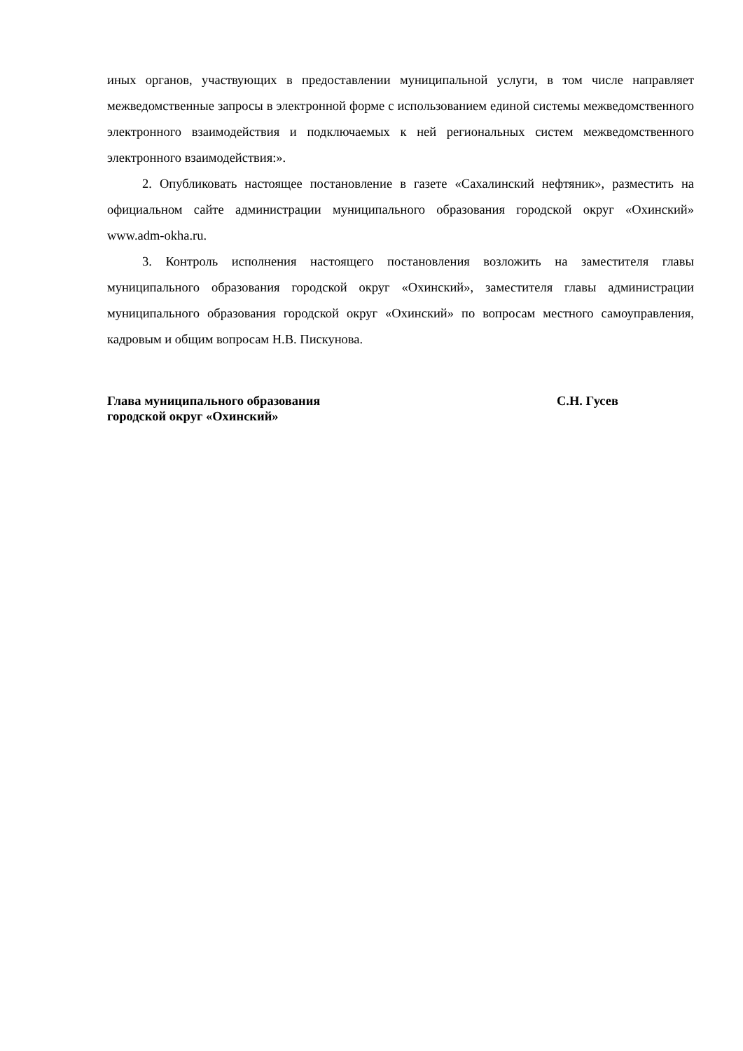иных органов, участвующих в предоставлении муниципальной услуги, в том числе направляет межведомственные запросы в электронной форме с использованием единой системы межведомственного электронного взаимодействия и подключаемых к ней региональных систем межведомственного электронного взаимодействия:».
2. Опубликовать настоящее постановление в газете «Сахалинский нефтяник», разместить на официальном сайте администрации муниципального образования городской округ «Охинский» www.adm-okha.ru.
3. Контроль исполнения настоящего постановления возложить на заместителя главы муниципального образования городской округ «Охинский», заместителя главы администрации муниципального образования городской округ «Охинский» по вопросам местного самоуправления, кадровым и общим вопросам Н.В. Пискунова.
Глава муниципального образования
городской округ «Охинский»
С.Н. Гусев